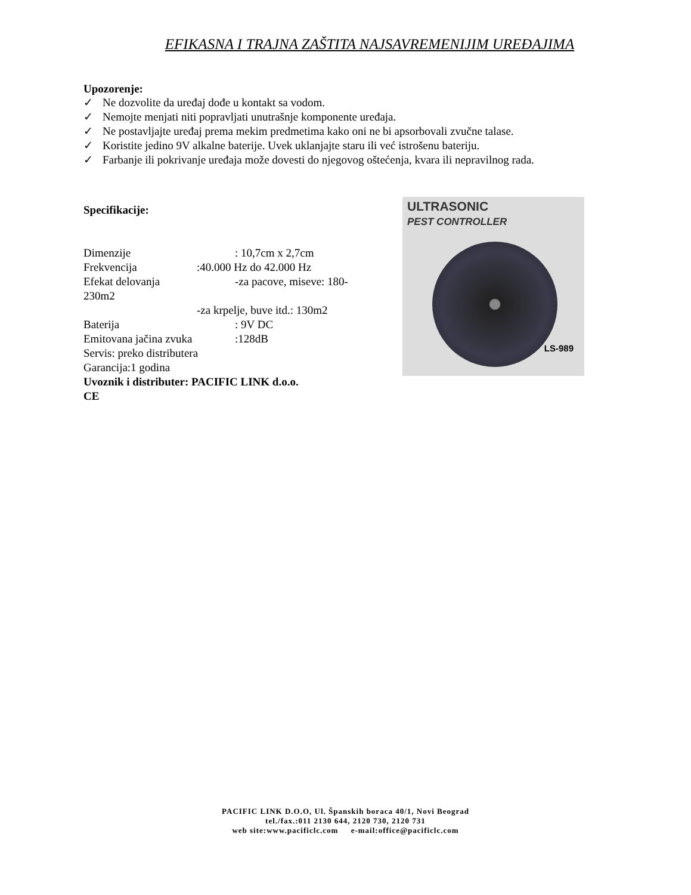EFIKASNA I TRAJNA ZAŠTITA NAJSAVREMENIJIM UREĐAJIMA
Upozorenje:
✓ Ne dozvolite da uređaj dođe u kontakt sa vodom.
✓ Nemojte menjati niti popravljati unutrašnje komponente uređaja.
✓ Ne postavljajte uređaj prema mekim predmetima kako oni ne bi apsorbovali zvučne talase.
✓ Koristite jedino 9V alkalne baterije. Uvek uklanjajte staru ili već istrošenu bateriju.
✓ Farbanje ili pokrivanje uređaja može dovesti do njegovog oštećenja, kvara ili nepravilnog rada.
Specifikacije:
Dimenzije: 10,7cm x 2,7cm
Frekvencija:40.000 Hz do 42.000 Hz
Efekat delovanja -za pacove, miseve: 180-
230m2
-za krpelje, buve itd.: 130m2
Baterija: 9V DC
Emitovana jačina zvuka:128dB
Servis: preko distributera
Garancija:1 godina
Uvoznik i distributer: PACIFIC LINK d.o.o.
CE
ULTRASONIC
PEST CONTROLLER
LS-989
PACIFIC LINK D.O.O, Ul. Španskih boraca 40/1, Novi Beograd
tel./fax.:011 2130 644, 2120 730, 2120 731
web site:www.pacificlc.com e-mail:office@pacificlc.com